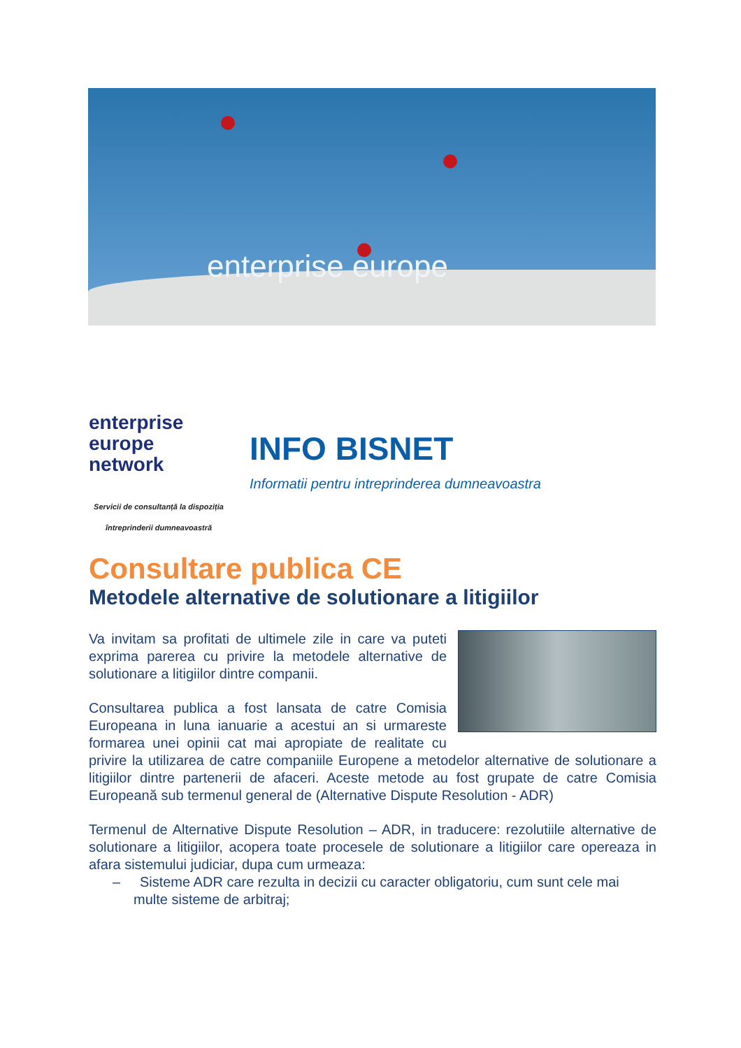enterprise europe
enterprise
europe
network
Servicii de consultanță la dispoziția întreprinderii dumneavoastră
INFO BISNET
Informatii pentru intreprinderea dumneavoastra
Consultare publica CE
Metodele alternative de solutionare a litigiilor
Va invitam sa profitati de ultimele zile in care va puteti exprima parerea cu privire la metodele alternative de solutionare a litigiilor dintre companii.
Consultarea publica a fost lansata de catre Comisia Europeana in luna ianuarie a acestui an si urmareste formarea unei opinii cat mai apropiate de realitate cu privire la utilizarea de catre companiile Europene a metodelor alternative de solutionare a litigiilor dintre partenerii de afaceri. Aceste metode au fost grupate de catre Comisia Europeană sub termenul general de (Alternative Dispute Resolution - ADR)
Termenul de Alternative Dispute Resolution – ADR, in traducere: rezolutiile alternative de solutionare a litigiilor, acopera toate procesele de solutionare a litigiilor care opereaza in afara sistemului judiciar, dupa cum urmeaza:
– Sisteme ADR care rezulta in decizii cu caracter obligatoriu, cum sunt cele mai multe sisteme de arbitraj;